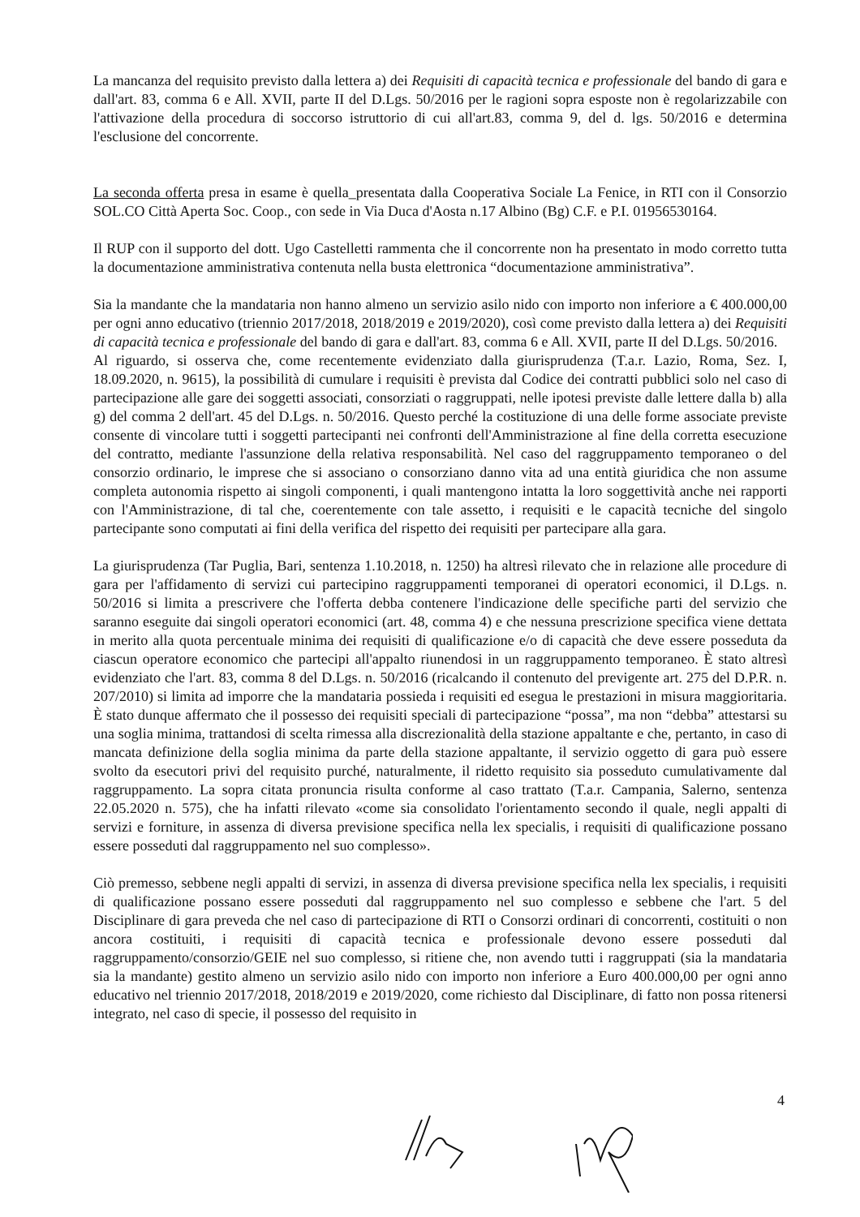La mancanza del requisito previsto dalla lettera a) dei Requisiti di capacità tecnica e professionale del bando di gara e dall'art. 83, comma 6 e All. XVII, parte II del D.Lgs. 50/2016 per le ragioni sopra esposte non è regolarizzabile con l'attivazione della procedura di soccorso istruttorio di cui all'art.83, comma 9, del d. lgs. 50/2016 e determina l'esclusione del concorrente.
La seconda offerta presa in esame è quella_presentata dalla Cooperativa Sociale La Fenice, in RTI con il Consorzio SOL.CO Città Aperta Soc. Coop., con sede in Via Duca d'Aosta n.17 Albino (Bg) C.F. e P.I. 01956530164.
Il RUP con il supporto del dott. Ugo Castelletti rammenta che il concorrente non ha presentato in modo corretto tutta la documentazione amministrativa contenuta nella busta elettronica “documentazione amministrativa”.
Sia la mandante che la mandataria non hanno almeno un servizio asilo nido con importo non inferiore a € 400.000,00 per ogni anno educativo (triennio 2017/2018, 2018/2019 e 2019/2020), così come previsto dalla lettera a) dei Requisiti di capacità tecnica e professionale del bando di gara e dall'art. 83, comma 6 e All. XVII, parte II del D.Lgs. 50/2016.
Al riguardo, si osserva che, come recentemente evidenziato dalla giurisprudenza (T.a.r. Lazio, Roma, Sez. I, 18.09.2020, n. 9615), la possibilità di cumulare i requisiti è prevista dal Codice dei contratti pubblici solo nel caso di partecipazione alle gare dei soggetti associati, consorziati o raggruppati, nelle ipotesi previste dalle lettere dalla b) alla g) del comma 2 dell'art. 45 del D.Lgs. n. 50/2016. Questo perché la costituzione di una delle forme associate previste consente di vincolare tutti i soggetti partecipanti nei confronti dell'Amministrazione al fine della corretta esecuzione del contratto, mediante l'assunzione della relativa responsabilità. Nel caso del raggruppamento temporaneo o del consorzio ordinario, le imprese che si associano o consorziano danno vita ad una entità giuridica che non assume completa autonomia rispetto ai singoli componenti, i quali mantengono intatta la loro soggettività anche nei rapporti con l'Amministrazione, di tal che, coerentemente con tale assetto, i requisiti e le capacità tecniche del singolo partecipante sono computati ai fini della verifica del rispetto dei requisiti per partecipare alla gara.
La giurisprudenza (Tar Puglia, Bari, sentenza 1.10.2018, n. 1250) ha altresì rilevato che in relazione alle procedure di gara per l'affidamento di servizi cui partecipino raggruppamenti temporanei di operatori economici, il D.Lgs. n. 50/2016 si limita a prescrivere che l'offerta debba contenere l'indicazione delle specifiche parti del servizio che saranno eseguite dai singoli operatori economici (art. 48, comma 4) e che nessuna prescrizione specifica viene dettata in merito alla quota percentuale minima dei requisiti di qualificazione e/o di capacità che deve essere posseduta da ciascun operatore economico che partecipi all'appalto riunendosi in un raggruppamento temporaneo. È stato altresì evidenziato che l'art. 83, comma 8 del D.Lgs. n. 50/2016 (ricalcando il contenuto del previgente art. 275 del D.P.R. n. 207/2010) si limita ad imporre che la mandataria possieda i requisiti ed esegua le prestazioni in misura maggioritaria. È stato dunque affermato che il possesso dei requisiti speciali di partecipazione “possa”, ma non “debba” attestarsi su una soglia minima, trattandosi di scelta rimessa alla discrezionalità della stazione appaltante e che, pertanto, in caso di mancata definizione della soglia minima da parte della stazione appaltante, il servizio oggetto di gara può essere svolto da esecutori privi del requisito purché, naturalmente, il ridetto requisito sia posseduto cumulativamente dal raggruppamento. La sopra citata pronuncia risulta conforme al caso trattato (T.a.r. Campania, Salerno, sentenza 22.05.2020 n. 575), che ha infatti rilevato «come sia consolidato l'orientamento secondo il quale, negli appalti di servizi e forniture, in assenza di diversa previsione specifica nella lex specialis, i requisiti di qualificazione possano essere posseduti dal raggruppamento nel suo complesso».
Ciò premesso, sebbene negli appalti di servizi, in assenza di diversa previsione specifica nella lex specialis, i requisiti di qualificazione possano essere posseduti dal raggruppamento nel suo complesso e sebbene che l'art. 5 del Disciplinare di gara preveda che nel caso di partecipazione di RTI o Consorzi ordinari di concorrenti, costituiti o non ancora costituiti, i requisiti di capacità tecnica e professionale devono essere posseduti dal raggruppamento/consorzio/GEIE nel suo complesso, si ritiene che, non avendo tutti i raggruppati (sia la mandataria sia la mandante) gestito almeno un servizio asilo nido con importo non inferiore a Euro 400.000,00 per ogni anno educativo nel triennio 2017/2018, 2018/2019 e 2019/2020, come richiesto dal Disciplinare, di fatto non possa ritenersi integrato, nel caso di specie, il possesso del requisito in
4